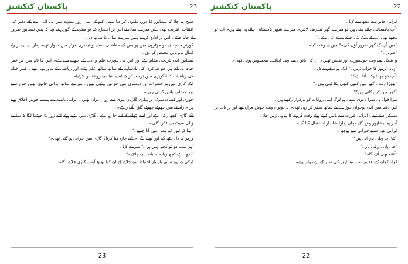23 پاکستان کنکشنز
صبح پتہ چلا کہ نیشاپور کا دورہ ملتوی کر دیا ہے۔ کیونکہ اسی روز مشہد میں پی آئی اے کے دفتر کی افتتاحی تقریب تھی لیکن میرے میاں نے اس پر احتجاج کیا تو مشہد کے گورنر نے کہا کہ ہمیں نیشاپور ضرور لے جایا جائے۔ اس پر ادارہ کن نے ہمیں میرے میاں کا ساتھ دیا۔
گورنر مشہد نے دو موٹروں میں پولیس کے حفاظتی دستے ہو تیسری موٹر میں سوار تھے۔ ہمارے لیے از راہ کمال مہربانی مختص کر دی۔
نیشاپور ایک تاریخی مقام ہے اور اس کی شہرت علم و ادب کے حوالے سے ہے۔ اس کا نام سن کر عمر خیام یاد آتے ہیں جو شاعری کی بادشاہت کے ساتھ ساتھ علم ہیئت اور ریاضی کے ماہر بھی تھے۔ عمر خیام کی رباعیات کا انگریزی میں ترجمہ کر کے اسے دنیا سے روشناس کرایا۔
ایک گاڑی میں ہم حضرات اور دوسری میں خواتین بیٹھی تھیں۔ میرے ساتھ ایرانی خاتون تھیں جو راستے بھر مختلف باتیں کرتی رہیں۔
چوڑی اور کشادہ سڑک پر ہماری گاڑیاں تیزی سے رواں دواں تھیں۔ ایرانی باشندے ہمیشہ خوش اخلاق ہوتے ہیں۔ راستے میں چھوٹے چھوٹے گاؤں آتے رہے۔
آگے گاڑی کچھ رکی ہے اور اسے ہٹھانے کے لیے جا رہا ہے۔ گاڑی میں بیٹھے ہوئے اتنے زور کا جھٹکا لگا کہ سامنے والی سیٹ سے ٹکرا گئی۔
"بیٹا ڈرائیور کو ہوش میں آنا چاہیے۔"
ورکر کا دل بیٹھ گیا اور کہنے لگی۔ "بے چارہ کیا کرتا؟ گاڑی میں خرابی ہو گئی تھی۔"
"ہم سب کو تو کچھ نہیں ہوا۔" میں نے کہا۔
"اچھا ہے کچھ زیادہ احتیاط سے چلائے۔"
لڑکی نے اپنے ساتھ بار بار احتیاط سے چلانے کے لیے کہا تو وہ آہستہ گاڑی چلانے لگا۔
23
22 پاکستان کنکشنز
ایرانی خاتون نے مجھ سے کہا۔
"آپ پاکستانی چائے پیتی ہیں تو میرے گھر تشریف لائیں۔ میرے شوہر پاکستانی چائے ہی پیتے ہیں۔ اب تو مجھے بھی آپ کے ملک کی چائے پسند آتی ہے۔"
"میں آپ کے گھر ضرور آؤں گی۔" میں نے وعدہ کیا۔
"ضرور۔"
وہ شکل سے بہت خوبصورت اور نفیس تھیں۔ ان کی باتوں سے بہت اپنائیت محسوس ہوتی تھی۔
"یہاں تربوز کا جواب نہیں۔" ایک ہم سفر نے کہا۔
"آپ کو کھانا پکانا آتا ہے؟"
"تھوڑا بہت۔ گھر میں کبھی کبھی پکا لیتی ہوں۔"
"گھر میں کیا پکاتی ہیں؟"
میرا قول ہی میرا دعویٰ ہے۔ ہم لوگ اپنی روایات کو برقرار رکھتے ہیں۔
اس دفعہ میں ایک نوجوان جوڑے کے ساتھ سفر کر رہی تھی۔ یہ دونوں بہت خوش مزاج تھے اور ہر بات پر مسکرا دیتے تھے۔ ایرانی عورت سے باتیں کرتے ہوئے وقت گزرنے کا پتہ ہی نہیں چلا۔
آخر ہم نیشاپور پہنچ گئے جہاں ہمارا شاندار استقبال کیا گیا۔
ایرانی عورت نے حیرانی سے پوچھا۔
"کیا آپ پہلی بار آئی ہیں؟"
"جی ہاں۔ پہلی بار۔"
"آئندہ بھی آئیے گا۔"
کھانا کھانے کے بعد ہم سب نیشاپور کی سیر کے لیے روانہ ہوئے۔
22